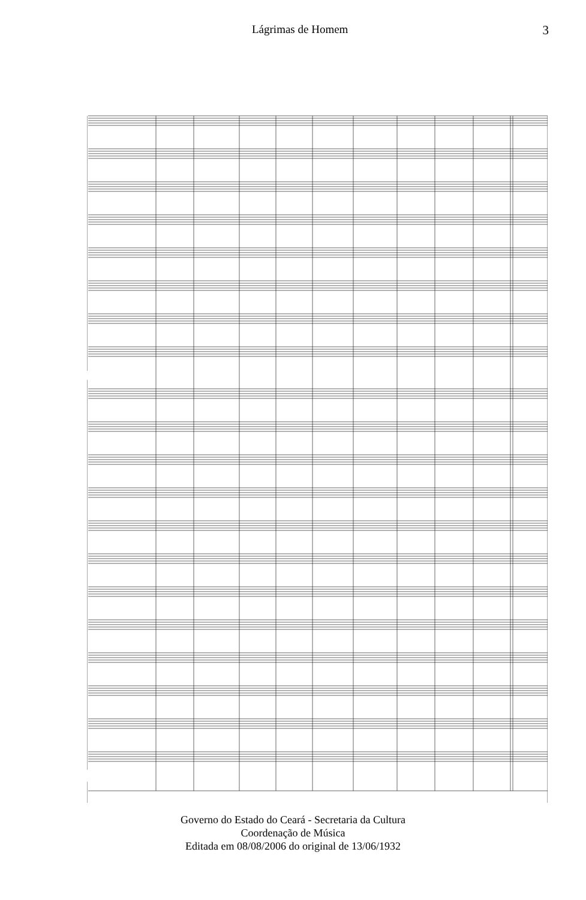Lágrimas de Homem 3
Governo do Estado do Ceará - Secretaria da Cultura
Coordenação de Música
Editada em 08/08/2006 do original de 13/06/1932